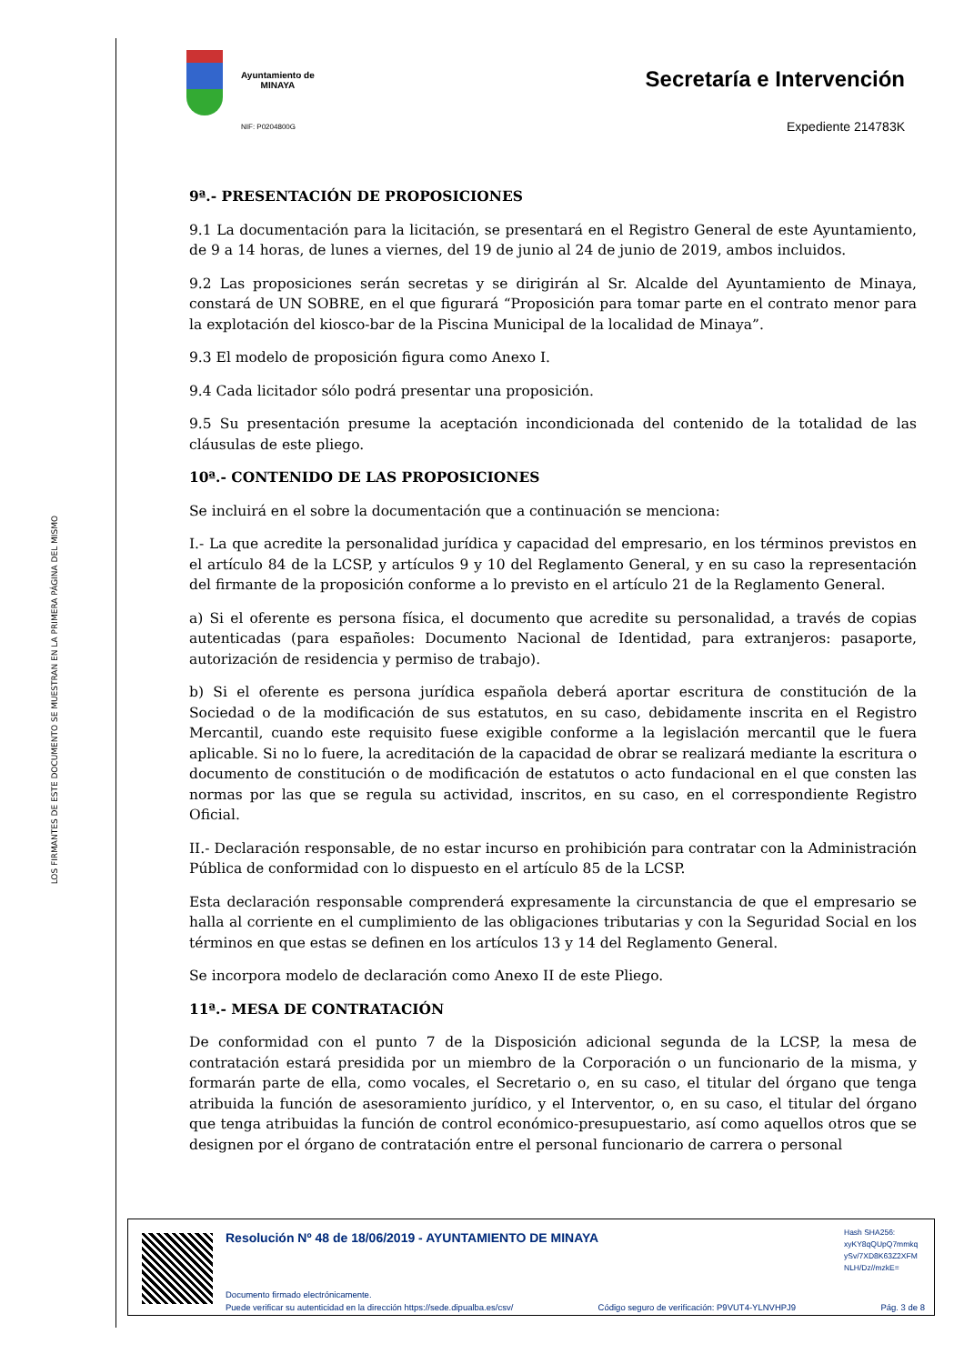LOS FIRMANTES DE ESTE DOCUMENTO SE MUESTRAN EN LA PRIMERA PÁGINA DEL MISMO
Ayuntamiento de
MINAYA
NIF: P0204800G
Secretaría e Intervención
Expediente 214783K
9ª.- PRESENTACIÓN DE PROPOSICIONES
9.1 La documentación para la licitación, se presentará en el Registro General de este Ayuntamiento, de 9 a 14 horas, de lunes a viernes, del 19 de junio al 24 de junio de 2019, ambos incluidos.
9.2 Las proposiciones serán secretas y se dirigirán al Sr. Alcalde del Ayuntamiento de Minaya, constará de UN SOBRE, en el que figurará “Proposición para tomar parte en el contrato menor para la explotación del kiosco-bar de la Piscina Municipal de la localidad de Minaya”.
9.3 El modelo de proposición figura como Anexo I.
9.4 Cada licitador sólo podrá presentar una proposición.
9.5 Su presentación presume la aceptación incondicionada del contenido de la totalidad de las cláusulas de este pliego.
10ª.- CONTENIDO DE LAS PROPOSICIONES
Se incluirá en el sobre la documentación que a continuación se menciona:
I.- La que acredite la personalidad jurídica y capacidad del empresario, en los términos previstos en el artículo 84 de la LCSP, y artículos 9 y 10 del Reglamento General, y en su caso la representación del firmante de la proposición conforme a lo previsto en el artículo 21 de la Reglamento General.
a) Si el oferente es persona física, el documento que acredite su personalidad, a través de copias autenticadas (para españoles: Documento Nacional de Identidad, para extranjeros: pasaporte, autorización de residencia y permiso de trabajo).
b) Si el oferente es persona jurídica española deberá aportar escritura de constitución de la Sociedad o de la modificación de sus estatutos, en su caso, debidamente inscrita en el Registro Mercantil, cuando este requisito fuese exigible conforme a la legislación mercantil que le fuera aplicable. Si no lo fuere, la acreditación de la capacidad de obrar se realizará mediante la escritura o documento de constitución o de modificación de estatutos o acto fundacional en el que consten las normas por las que se regula su actividad, inscritos, en su caso, en el correspondiente Registro Oficial.
II.- Declaración responsable, de no estar incurso en prohibición para contratar con la Administración Pública de conformidad con lo dispuesto en el artículo 85 de la LCSP.
Esta declaración responsable comprenderá expresamente la circunstancia de que el empresario se halla al corriente en el cumplimiento de las obligaciones tributarias y con la Seguridad Social en los términos en que estas se definen en los artículos 13 y 14 del Reglamento General.
Se incorpora modelo de declaración como Anexo II de este Pliego.
11ª.- MESA DE CONTRATACIÓN
De conformidad con el punto 7 de la Disposición adicional segunda de la LCSP, la mesa de contratación estará presidida por un miembro de la Corporación o un funcionario de la misma, y formarán parte de ella, como vocales, el Secretario o, en su caso, el titular del órgano que tenga atribuida la función de asesoramiento jurídico, y el Interventor, o, en su caso, el titular del órgano que tenga atribuidas la función de control económico-presupuestario, así como aquellos otros que se designen por el órgano de contratación entre el personal funcionario de carrera o personal
Resolución Nº 48 de 18/06/2019 - AYUNTAMIENTO DE MINAYA
Hash SHA256:
xyKY8qQUpQ7mmkq
ySv/7XD8K63Z2XFM
NLH/Dz//mzkE=
Documento firmado electrónicamente.
Puede verificar su autenticidad en la dirección https://sede.dipualba.es/csv/ Código seguro de verificación: P9VUT4-YLNVHPJ9 Pág. 3 de 8